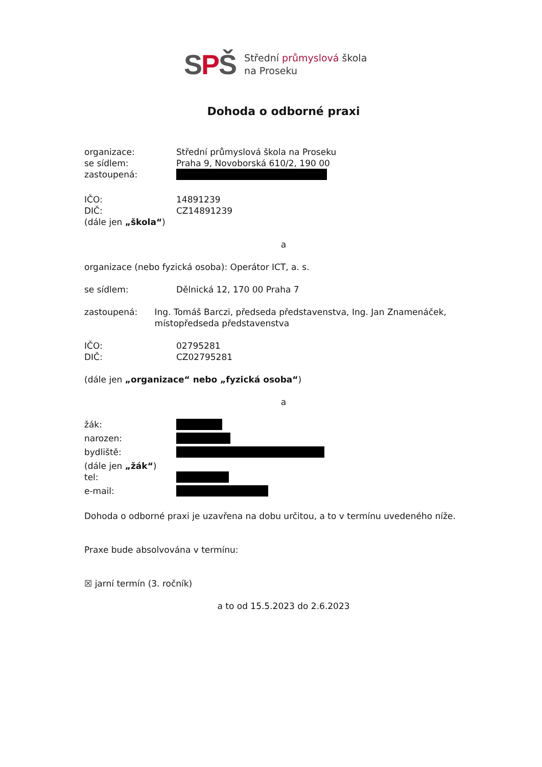SPŠ
Střední průmyslová škola
na Proseku
Dohoda o odborné praxi
organizace: Střední průmyslová škola na Proseku
se sídlem: Praha 9, Novoborská 610/2, 190 00
zastoupená:
IČO: 14891239
DIČ: CZ14891239
(dále jen „škola“)
a
organizace (nebo fyzická osoba): Operátor ICT, a. s.
se sídlem: Dělnická 12, 170 00 Praha 7
zastoupená: Ing. Tomáš Barczi, předseda představenstva, Ing. Jan Znamenáček, místopředseda představenstva
IČO: 02795281
DIČ: CZ02795281
(dále jen „organizace“ nebo „fyzická osoba“)
a
žák:
narozen:
bydliště:
(dále jen „žák“)
tel:
e-mail:
Dohoda o odborné praxi je uzavřena na dobu určitou, a to v termínu uvedeného níže.
Praxe bude absolvována v termínu:
☒ jarní termín (3. ročník)
a to od 15.5.2023 do 2.6.2023